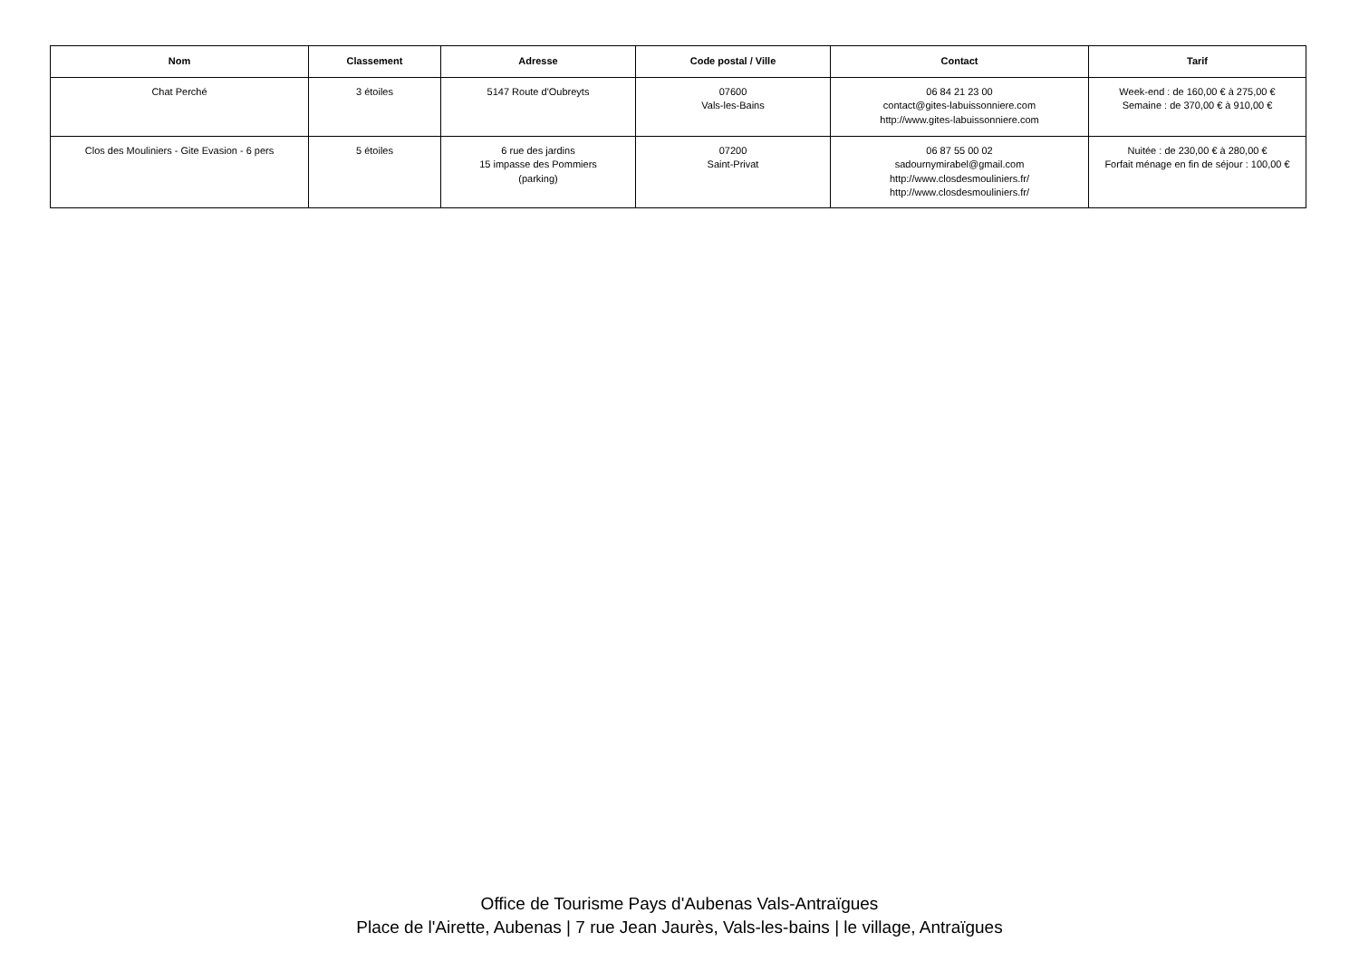| Nom | Classement | Adresse | Code postal / Ville | Contact | Tarif |
| --- | --- | --- | --- | --- | --- |
| Chat Perché | 3 étoiles | 5147 Route d'Oubreyts | 07600 Vals-les-Bains | 06 84 21 23 00 contact@gites-labuissonniere.com http://www.gites-labuissonniere.com | Week-end : de 160,00 € à 275,00 € Semaine : de 370,00 € à 910,00 € |
| Clos des Mouliniers - Gite Evasion - 6 pers | 5 étoiles | 6 rue des jardins 15 impasse des Pommiers (parking) | 07200 Saint-Privat | 06 87 55 00 02 sadournymirabel@gmail.com http://www.closdesmouliniers.fr/ http://www.closdesmouliniers.fr/ | Nuitée : de 230,00 € à 280,00 € Forfait ménage en fin de séjour : 100,00 € |
Office de Tourisme Pays d'Aubenas Vals-Antraïgues
Place de l'Airette, Aubenas | 7 rue Jean Jaurès, Vals-les-bains | le village, Antraïgues